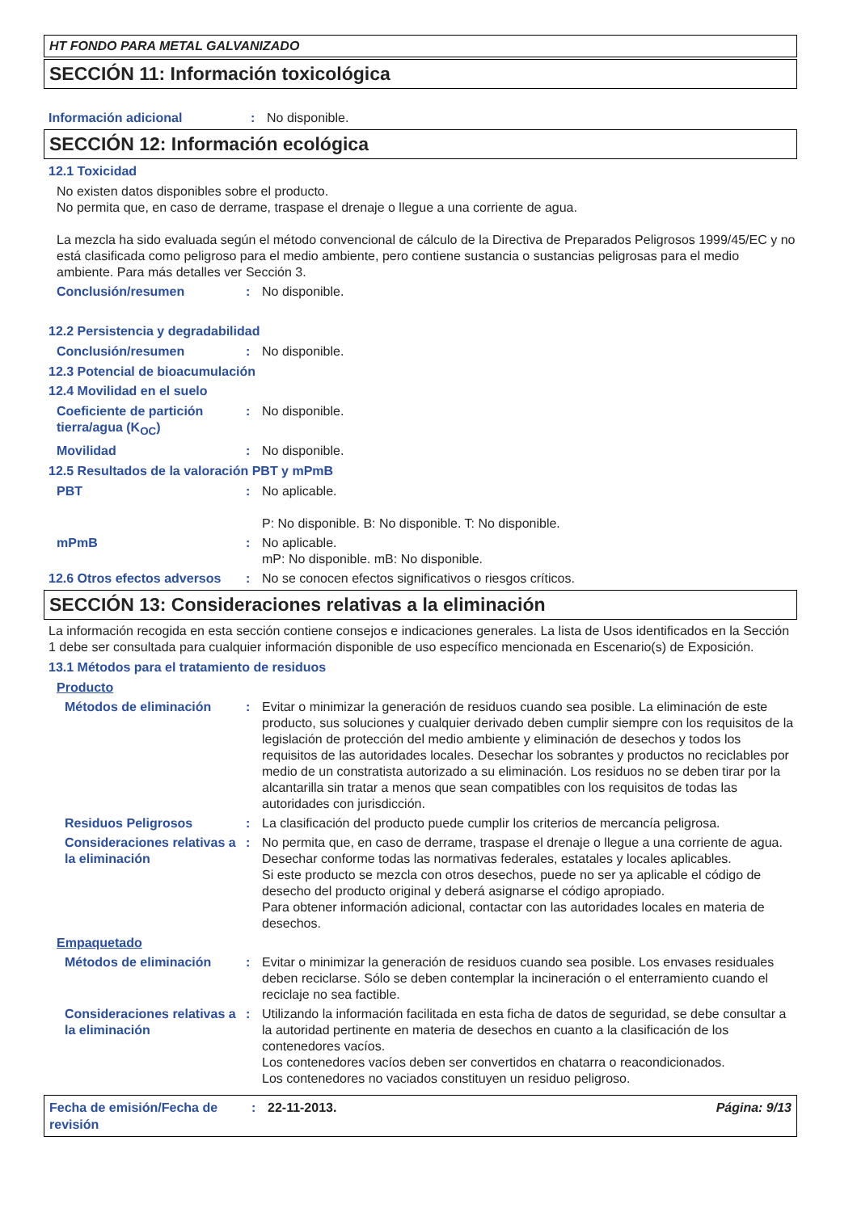HT FONDO PARA METAL GALVANIZADO
SECCIÓN 11: Información toxicológica
Información adicional : No disponible.
SECCIÓN 12: Información ecológica
12.1 Toxicidad
No existen datos disponibles sobre el producto.
No permita que, en caso de derrame, traspase el drenaje o llegue a una corriente de agua.
La mezcla ha sido evaluada según el método convencional de cálculo de la Directiva de Preparados Peligrosos 1999/45/EC y no está clasificada como peligroso para el medio ambiente, pero contiene sustancia o sustancias peligrosas para el medio ambiente. Para más detalles ver Sección 3.
Conclusión/resumen : No disponible.
12.2 Persistencia y degradabilidad
Conclusión/resumen : No disponible.
12.3 Potencial de bioacumulación
12.4 Movilidad en el suelo
Coeficiente de partición tierra/agua (K<sub>OC</sub>)
: No disponible.
Movilidad : No disponible.
12.5 Resultados de la valoración PBT y mPmB
PBT : No aplicable.
P: No disponible. B: No disponible. T: No disponible.
mPmB : No aplicable.
mP: No disponible. mB: No disponible.
12.6 Otros efectos adversos
: No se conocen efectos significativos o riesgos críticos.
SECCIÓN 13: Consideraciones relativas a la eliminación
La información recogida en esta sección contiene consejos e indicaciones generales. La lista de Usos identificados en la Sección 1 debe ser consultada para cualquier información disponible de uso específico mencionada en Escenario(s) de Exposición.
13.1 Métodos para el tratamiento de residuos
Producto
Métodos de eliminación : Evitar o minimizar la generación de residuos cuando sea posible. La eliminación de este producto, sus soluciones y cualquier derivado deben cumplir siempre con los requisitos de la legislación de protección del medio ambiente y eliminación de desechos y todos los requisitos de las autoridades locales. Desechar los sobrantes y productos no reciclables por medio de un constratista autorizado a su eliminación. Los residuos no se deben tirar por la alcantarilla sin tratar a menos que sean compatibles con los requisitos de todas las autoridades con jurisdicción.
Residuos Peligrosos : La clasificación del producto puede cumplir los criterios de mercancía peligrosa.
Consideraciones relativas a la eliminación
: No permita que, en caso de derrame, traspase el drenaje o llegue a una corriente de agua.
Desechar conforme todas las normativas federales, estatales y locales aplicables.
Si este producto se mezcla con otros desechos, puede no ser ya aplicable el código de desecho del producto original y deberá asignarse el código apropiado.
Para obtener información adicional, contactar con las autoridades locales en materia de desechos.
Empaquetado
Métodos de eliminación : Evitar o minimizar la generación de residuos cuando sea posible. Los envases residuales deben reciclarse. Sólo se deben contemplar la incineración o el enterramiento cuando el reciclaje no sea factible.
Consideraciones relativas a la eliminación
: Utilizando la información facilitada en esta ficha de datos de seguridad, se debe consultar a la autoridad pertinente en materia de desechos en cuanto a la clasificación de los contenedores vacíos.
Los contenedores vacíos deben ser convertidos en chatarra o reacondicionados.
Los contenedores no vaciados constituyen un residuo peligroso.
Fecha de emisión/Fecha de revisión
: 22-11-2013. Página: 9/13